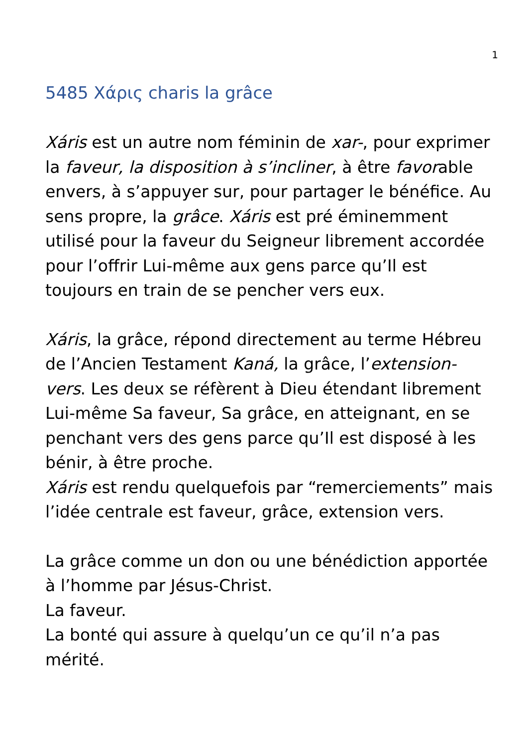1
5485 Χάρις charis la grâce
Xáris est un autre nom féminin de xar-, pour exprimer la faveur, la disposition à s’incliner, à être favorable envers, à s’appuyer sur, pour partager le bénéfice. Au sens propre, la grâce. Xáris est pré éminemment utilisé pour la faveur du Seigneur librement accordée pour l’offrir Lui-même aux gens parce qu’Il est toujours en train de se pencher vers eux.
Xáris, la grâce, répond directement au terme Hébreu de l’Ancien Testament Kaná, la grâce, l’extension-vers. Les deux se réfèrent à Dieu étendant librement Lui-même Sa faveur, Sa grâce, en atteignant, en se penchant vers des gens parce qu’Il est disposé à les bénir, à être proche.
Xáris est rendu quelquefois par “remerciements” mais l’idée centrale est faveur, grâce, extension vers.
La grâce comme un don ou une bénédiction apportée à l’homme par Jésus-Christ.
La faveur.
La bonté qui assure à quelqu’un ce qu’il n’a pas mérité.